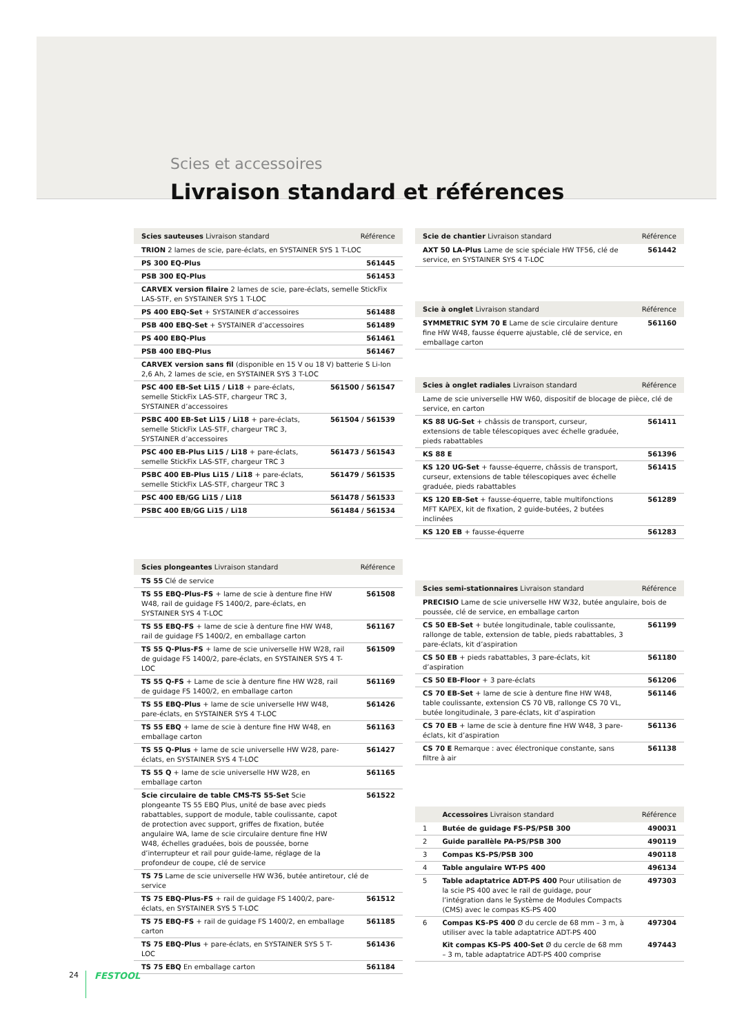Scies et accessoires
Livraison standard et références
| Scies sauteuses Livraison standard | Référence |
| --- | --- |
| TRION 2 lames de scie, pare-éclats, en SYSTAINER SYS 1 T-LOC | |
| PS 300 EQ-Plus | 561445 |
| PSB 300 EQ-Plus | 561453 |
| CARVEX version filaire 2 lames de scie, pare-éclats, semelle StickFix LAS-STF, en SYSTAINER SYS 1 T-LOC | |
| PS 400 EBQ-Set + SYSTAINER d’accessoires | 561488 |
| PSB 400 EBQ-Set + SYSTAINER d’accessoires | 561489 |
| PS 400 EBQ-Plus | 561461 |
| PSB 400 EBQ-Plus | 561467 |
| CARVEX version sans fil (disponible en 15 V ou 18 V) batterie S Li-Ion 2,6 Ah, 2 lames de scie, en SYSTAINER SYS 3 T-LOC | |
| PSC 400 EB-Set Li15 / Li18 + pare-éclats, semelle StickFix LAS-STF, chargeur TRC 3, SYSTAINER d’accessoires | 561500 / 561547 |
| PSBC 400 EB-Set Li15 / Li18 + pare-éclats, semelle StickFix LAS-STF, chargeur TRC 3, SYSTAINER d’accessoires | 561504 / 561539 |
| PSC 400 EB-Plus Li15 / Li18 + pare-éclats, semelle StickFix LAS-STF, chargeur TRC 3 | 561473 / 561543 |
| PSBC 400 EB-Plus Li15 / Li18 + pare-éclats, semelle StickFix LAS-STF, chargeur TRC 3 | 561479 / 561535 |
| PSC 400 EB/GG Li15 / Li18 | 561478 / 561533 |
| PSBC 400 EB/GG Li15 / Li18 | 561484 / 561534 |
| Scies plongeantes Livraison standard | Référence |
| --- | --- |
| TS 55 Clé de service | |
| TS 55 EBQ-Plus-FS + lame de scie à denture fine HW W48, rail de guidage FS 1400/2, pare-éclats, en SYSTAINER SYS 4 T-LOC | 561508 |
| TS 55 EBQ-FS + lame de scie à denture fine HW W48, rail de guidage FS 1400/2, en emballage carton | 561167 |
| TS 55 Q-Plus-FS + lame de scie universelle HW W28, rail de guidage FS 1400/2, pare-éclats, en SYSTAINER SYS 4 T-LOC | 561509 |
| TS 55 Q-FS + Lame de scie à denture fine HW W28, rail de guidage FS 1400/2, en emballage carton | 561169 |
| TS 55 EBQ-Plus + lame de scie universelle HW W48, pare-éclats, en SYSTAINER SYS 4 T-LOC | 561426 |
| TS 55 EBQ + lame de scie à denture fine HW W48, en emballage carton | 561163 |
| TS 55 Q-Plus + lame de scie universelle HW W28, pare-éclats, en SYSTAINER SYS 4 T-LOC | 561427 |
| TS 55 Q + lame de scie universelle HW W28, en emballage carton | 561165 |
| Scie circulaire de table CMS-TS 55-Set Scie plongeante TS 55 EBQ Plus, unité de base avec pieds rabattables, support de module, table coulissante, capot de protection avec support, griffes de fixation, butée angulaire WA, lame de scie circulaire denture fine HW W48, échelles graduées, bois de poussée, borne d’interrupteur et rail pour guide-lame, réglage de la profondeur de coupe, clé de service | 561522 |
| TS 75 Lame de scie universelle HW W36, butée antiretour, clé de service | |
| TS 75 EBQ-Plus-FS + rail de guidage FS 1400/2, pare-éclats, en SYSTAINER SYS 5 T-LOC | 561512 |
| TS 75 EBQ-FS + rail de guidage FS 1400/2, en emballage carton | 561185 |
| TS 75 EBQ-Plus + pare-éclats, en SYSTAINER SYS 5 T-LOC | 561436 |
| TS 75 EBQ En emballage carton | 561184 |
| Scie de chantier Livraison standard | Référence |
| --- | --- |
| AXT 50 LA-Plus Lame de scie spéciale HW TF56, clé de service, en SYSTAINER SYS 4 T-LOC | 561442 |
| Scie à onglet Livraison standard | Référence |
| --- | --- |
| SYMMETRIC SYM 70 E Lame de scie circulaire denture fine HW W48, fausse équerre ajustable, clé de service, en emballage carton | 561160 |
| Scies à onglet radiales Livraison standard | Référence |
| --- | --- |
| Lame de scie universelle HW W60, dispositif de blocage de pièce, clé de service, en carton | |
| KS 88 UG-Set + châssis de transport, curseur, extensions de table télescopiques avec échelle graduée, pieds rabattables | 561411 |
| KS 88 E | 561396 |
| KS 120 UG-Set + fausse-équerre, châssis de transport, curseur, extensions de table télescopiques avec échelle graduée, pieds rabattables | 561415 |
| KS 120 EB-Set + fausse-équerre, table multifonctions MFT KAPEX, kit de fixation, 2 guide-butées, 2 butées inclinées | 561289 |
| KS 120 EB + fausse-équerre | 561283 |
| Scies semi-stationnaires Livraison standard | Référence |
| --- | --- |
| PRECISIO Lame de scie universelle HW W32, butée angulaire, bois de poussée, clé de service, en emballage carton | |
| CS 50 EB-Set + butée longitudinale, table coulissante, rallonge de table, extension de table, pieds rabattables, 3 pare-éclats, kit d’aspiration | 561199 |
| CS 50 EB + pieds rabattables, 3 pare-éclats, kit d’aspiration | 561180 |
| CS 50 EB-Floor + 3 pare-éclats | 561206 |
| CS 70 EB-Set + lame de scie à denture fine HW W48, table coulissante, extension CS 70 VB, rallonge CS 70 VL, butée longitudinale, 3 pare-éclats, kit d’aspiration | 561146 |
| CS 70 EB + lame de scie à denture fine HW W48, 3 pare-éclats, kit d’aspiration | 561136 |
| CS 70 E Remarque : avec électronique constante, sans filtre à air | 561138 |
| | Accessoires Livraison standard | Référence |
| --- | --- | --- |
| 1 | Butée de guidage FS-PS/PSB 300 | 490031 |
| 2 | Guide parallèle PA-PS/PSB 300 | 490119 |
| 3 | Compas KS-PS/PSB 300 | 490118 |
| 4 | Table angulaire WT-PS 400 | 496134 |
| 5 | Table adaptatrice ADT-PS 400 Pour utilisation de la scie PS 400 avec le rail de guidage, pour l’intégration dans le Système de Modules Compacts (CMS) avec le compas KS-PS 400 | 497303 |
| 6 | Compas KS-PS 400 Ø du cercle de 68 mm – 3 m, à utiliser avec la table adaptatrice ADT-PS 400 | 497304 |
| | Kit compas KS-PS 400-Set Ø du cercle de 68 mm – 3 m, table adaptatrice ADT-PS 400 comprise | 497443 |
24 FESTOOL